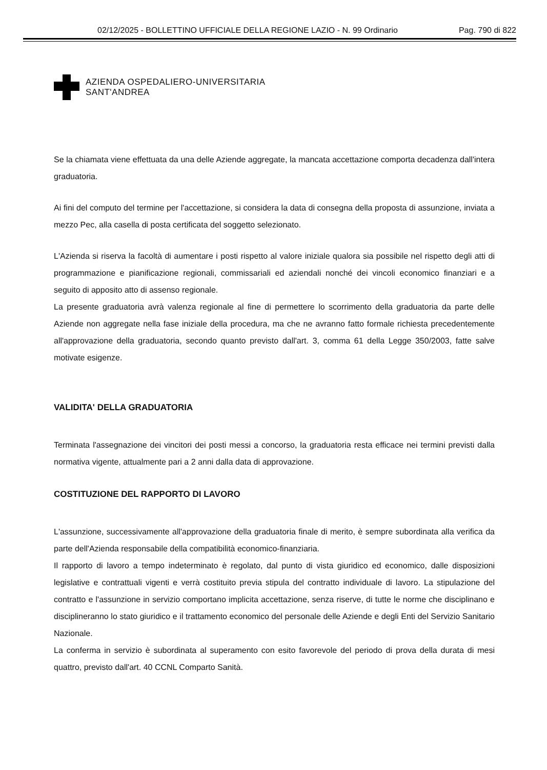02/12/2025 - BOLLETTINO UFFICIALE DELLA REGIONE LAZIO - N. 99 Ordinario Pag. 790 di 822
AZIENDA OSPEDALIERO-UNIVERSITARIA
SANT'ANDREA
Se la chiamata viene effettuata da una delle Aziende aggregate, la mancata accettazione comporta decadenza dall'intera graduatoria.
Ai fini del computo del termine per l'accettazione, si considera la data di consegna della proposta di assunzione, inviata a mezzo Pec, alla casella di posta certificata del soggetto selezionato.
L'Azienda si riserva la facoltà di aumentare i posti rispetto al valore iniziale qualora sia possibile nel rispetto degli atti di programmazione e pianificazione regionali, commissariali ed aziendali nonché dei vincoli economico finanziari e a seguito di apposito atto di assenso regionale.
La presente graduatoria avrà valenza regionale al fine di permettere lo scorrimento della graduatoria da parte delle Aziende non aggregate nella fase iniziale della procedura, ma che ne avranno fatto formale richiesta precedentemente all'approvazione della graduatoria, secondo quanto previsto dall'art. 3, comma 61 della Legge 350/2003, fatte salve motivate esigenze.
VALIDITA' DELLA GRADUATORIA
Terminata l'assegnazione dei vincitori dei posti messi a concorso, la graduatoria resta efficace nei termini previsti dalla normativa vigente, attualmente pari a 2 anni dalla data di approvazione.
COSTITUZIONE DEL RAPPORTO DI LAVORO
L'assunzione, successivamente all'approvazione della graduatoria finale di merito, è sempre subordinata alla verifica da parte dell'Azienda responsabile della compatibilità economico-finanziaria.
Il rapporto di lavoro a tempo indeterminato è regolato, dal punto di vista giuridico ed economico, dalle disposizioni legislative e contrattuali vigenti e verrà costituito previa stipula del contratto individuale di lavoro. La stipulazione del contratto e l'assunzione in servizio comportano implicita accettazione, senza riserve, di tutte le norme che disciplinano e disciplineranno lo stato giuridico e il trattamento economico del personale delle Aziende e degli Enti del Servizio Sanitario Nazionale.
La conferma in servizio è subordinata al superamento con esito favorevole del periodo di prova della durata di mesi quattro, previsto dall'art. 40 CCNL Comparto Sanità.